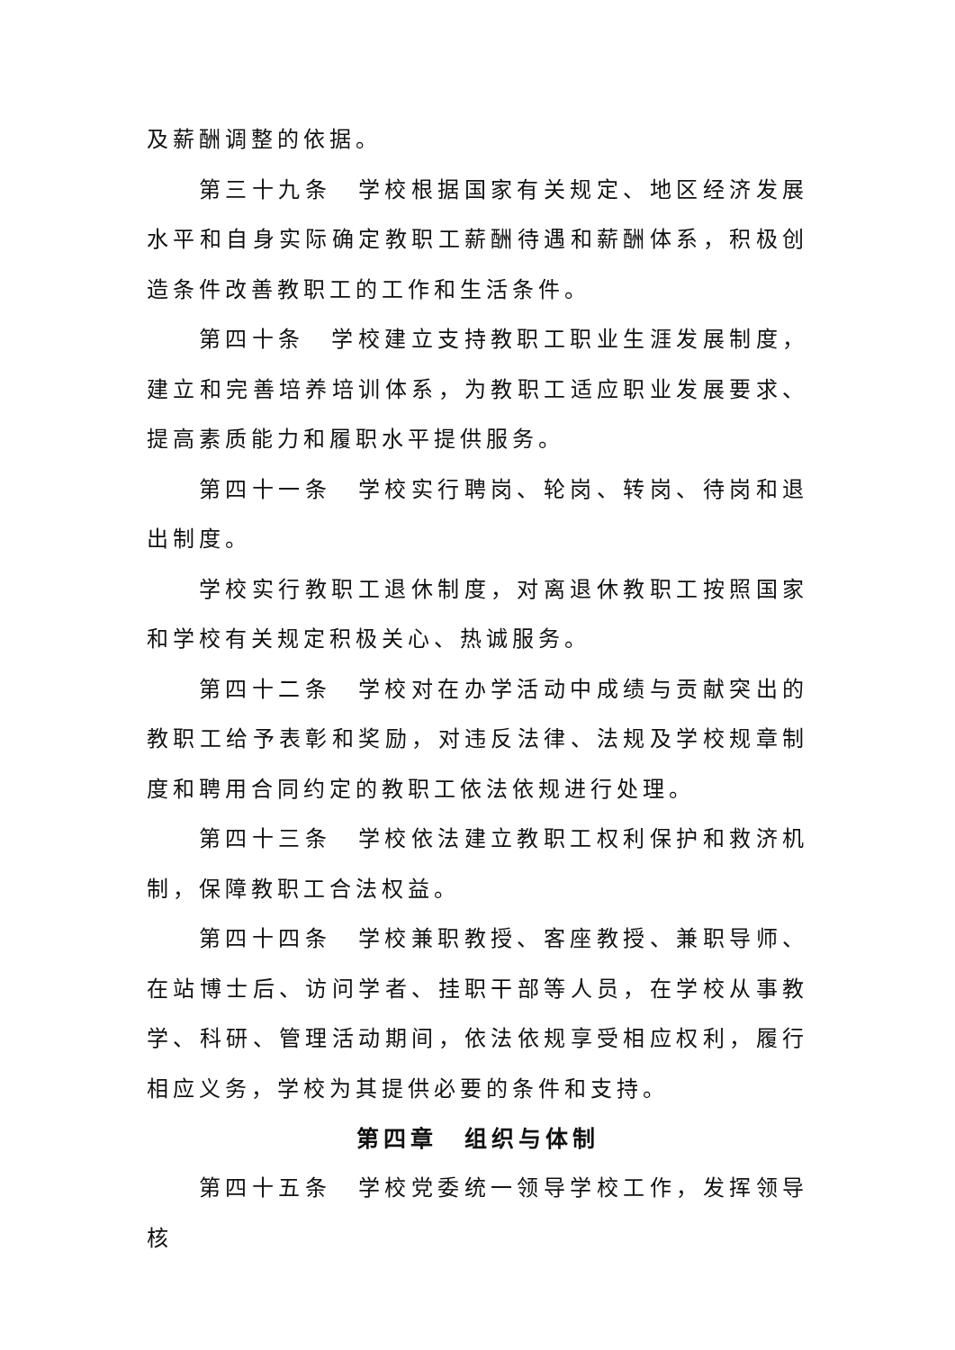及薪酬调整的依据。
第三十九条　学校根据国家有关规定、地区经济发展水平和自身实际确定教职工薪酬待遇和薪酬体系，积极创造条件改善教职工的工作和生活条件。
第四十条　学校建立支持教职工职业生涯发展制度，建立和完善培养培训体系，为教职工适应职业发展要求、提高素质能力和履职水平提供服务。
第四十一条　学校实行聘岗、轮岗、转岗、待岗和退出制度。
学校实行教职工退休制度，对离退休教职工按照国家和学校有关规定积极关心、热诚服务。
第四十二条　学校对在办学活动中成绩与贡献突出的教职工给予表彰和奖励，对违反法律、法规及学校规章制度和聘用合同约定的教职工依法依规进行处理。
第四十三条　学校依法建立教职工权利保护和救济机制，保障教职工合法权益。
第四十四条　学校兼职教授、客座教授、兼职导师、在站博士后、访问学者、挂职干部等人员，在学校从事教学、科研、管理活动期间，依法依规享受相应权利，履行相应义务，学校为其提供必要的条件和支持。
第四章　组织与体制
第四十五条　学校党委统一领导学校工作，发挥领导核